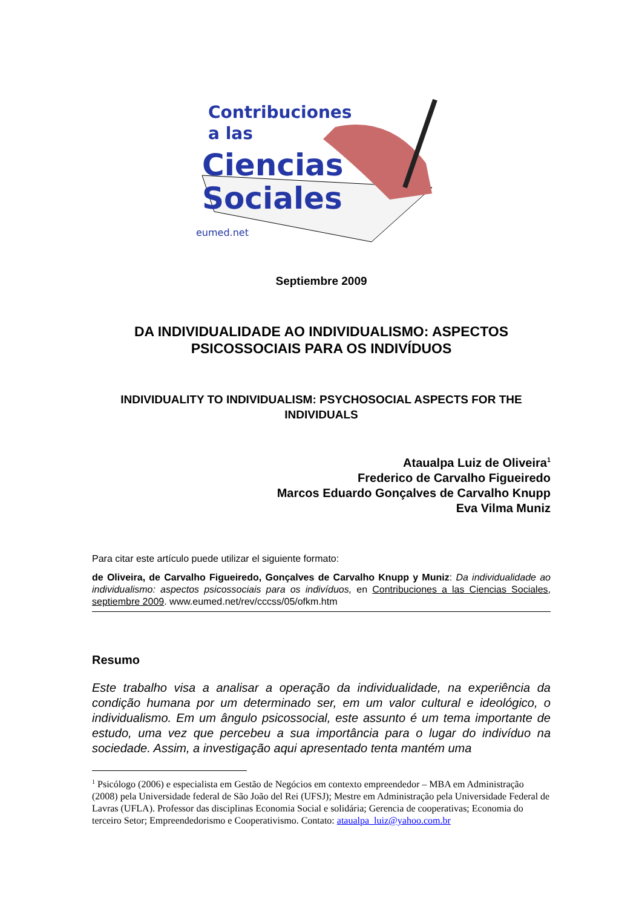Contribuciones
a las
Ciencias
Sociales
eumed.net
Septiembre 2009
DA INDIVIDUALIDADE AO INDIVIDUALISMO: ASPECTOS PSICOSSOCIAIS PARA OS INDIVÍDUOS
INDIVIDUALITY TO INDIVIDUALISM: PSYCHOSOCIAL ASPECTS FOR THE INDIVIDUALS
Ataualpa Luiz de Oliveira<sup>1</sup>
Frederico de Carvalho Figueiredo
Marcos Eduardo Gonçalves de Carvalho Knupp
Eva Vilma Muniz
Para citar este artículo puede utilizar el siguiente formato:
de Oliveira, de Carvalho Figueiredo, Gonçalves de Carvalho Knupp y Muniz: Da individualidade ao individualismo: aspectos psicossociais para os indivíduos, en Contribuciones a las Ciencias Sociales, septiembre 2009. www.eumed.net/rev/cccss/05/ofkm.htm
Resumo
Este trabalho visa a analisar a operação da individualidade, na experiência da condição humana por um determinado ser, em um valor cultural e ideológico, o individualismo. Em um ângulo psicossocial, este assunto é um tema importante de estudo, uma vez que percebeu a sua importância para o lugar do indivíduo na sociedade. Assim, a investigação aqui apresentado tenta mantém uma
<sup>1</sup> Psicólogo (2006) e especialista em Gestão de Negócios em contexto empreendedor – MBA em Administração (2008) pela Universidade federal de São João del Rei (UFSJ); Mestre em Administração pela Universidade Federal de Lavras (UFLA). Professor das disciplinas Economia Social e solidária; Gerencia de cooperativas; Economia do terceiro Setor; Empreendedorismo e Cooperativismo. Contato: ataualpa_luiz@yahoo.com.br